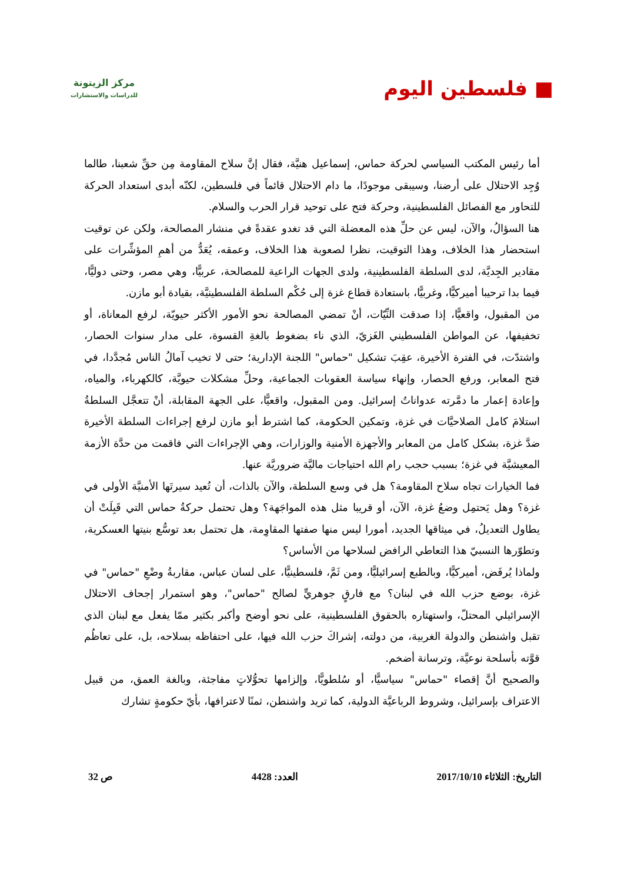■ فلسطين اليوم
مركز الزيتونة
للدراسات والاستشارات
أما رئيس المكتب السياسي لحركة حماس، إسماعيل هنيَّة، فقال إنَّ سلاح المقاومة مِن حقِّ شعبنا، طالما وُجِد الاحتلال على أرضنا، وسيبقى موجودًا، ما دام الاحتلال قائماً في فلسطين، لكنّه أبدى استعداد الحركة للتحاور مع الفصائل الفلسطينية، وحركة فتح على توحيد قرار الحرب والسلام.
هنا السؤالُ، والآن، ليس عن حلِّ هذه المعضلة التي قد تغدو عقدةً في منشار المصالحة، ولكن عن توقيت استحضار هذا الخلاف، وهذا التوقيت، نظرا لصعوبة هذا الخلاف، وعمقه، يُعَدُّ من أهمِ المؤشِّرات على مقادير الجِديَّة، لدى السلطة الفلسطينية، ولدى الجهات الراعية للمصالحة، عربيًّا، وهي مصر، وحتى دوليًّا، فيما بدا ترحيبا أميركيًّا، وغربيًّا، باستعادة قطاع غزة إلى حُكْم السلطة الفلسطينيَّة، بقيادة أبو مازن.
من المقبول، واقعيًّا، إذا صدقت النِّيّات، أنْ تمضي المصالحة نحو الأمور الأكثر حيويّة، لرفع المعاناة، أو تخفيفها، عن المواطن الفلسطيني الغَزيّ، الذي ناء بضغوط بالغةِ القسوة، على مدار سنوات الحصار، واشتدّت، في الفترة الأخيرة، عقِبَ تشكيل "حماس" اللجنة الإدارية؛ حتى لا تخيب آمالُ الناس مُجدَّدا، في فتح المعابر، ورفع الحصار، وإنهاء سياسة العقوبات الجماعية، وحلِّ مشكلات حيويَّة، كالكهرباء، والمياه، وإعادة إعمار ما دمَّرته عدواناتُ إسرائيل. ومن المقبول، واقعيًّا، على الجهة المقابلة، أنْ تتعجَّل السلطةُ استلامَ كامل الصلاحيَّات في غزة، وتمكين الحكومة، كما اشترط أبو مازن لرفع إجراءات السلطة الأخيرة ضدَّ غزة، بشكل كامل من المعابر والأجهزة الأمنية والوزارات، وهي الإجراءات التي فاقمت من حدَّة الأزمة المعيشيَّة في غزة؛ بسبب حجب رام الله احتياجات ماليَّة ضروريَّة عنها.
فما الخيارات تجاه سلاح المقاومة؟ هل في وسع السلطة، والآن بالذات، أن تُعيد سيرتَها الأمنيَّة الأولى في غزة؟ وهل يَحتمِل وضعُ غزة، الآن، أو قريبا مثل هذه المواجَهة؟ وهل تحتمل حركةُ حماس التي قَبِلَتْ أن يطاول التعديلُ، في ميثاقها الجديد، أمورا ليس منها صفتها المقاوِمة، هل تحتمل بعد توسُّع بنيتها العسكرية، وتطوّرها النسبيّ هذا التعاطي الرافض لسلاحها من الأساس؟
ولماذا يُرفَض، أميركيًّا، وبالطبع إسرائيليًّا، ومن ثَمَّ، فلسطينيًّا، على لسان عباس، مقاربةُ وضْعِ "حماس" في غزة، بوضع حزب الله في لبنان؟ مع فارقٍ جوهريٍّ لصالح "حماس"، وهو استمرار إجحاف الاحتلال الإسرائيلي المحتلّ، واستهتاره بالحقوق الفلسطينية، على نحو أوضح وأكبر بكثير ممّا يفعل مع لبنان الذي تقبل واشنطن والدولة الغربية، من دولته، إشراكَ حزب الله فيها، على احتفاظه بسلاحه، بل، على تعاظُم قوَّته بأسلحة نوعيَّة، وترسانة أضخم.
والصحيح أنَّ إقصاء "حماس" سياسيًّا، أو سُلطويًّا، وإلزامها تحوُّلاتٍ مفاجئة، وبالغة العمق، من قبيل الاعتراف بإسرائيل، وشروط الرباعيَّة الدولية، كما تريد واشنطن، ثمنًا لاعترافها، بأيّ حكومةٍ تشارك
التاريخ: الثلاثاء 2017/10/10 العدد: 4428 ص 32